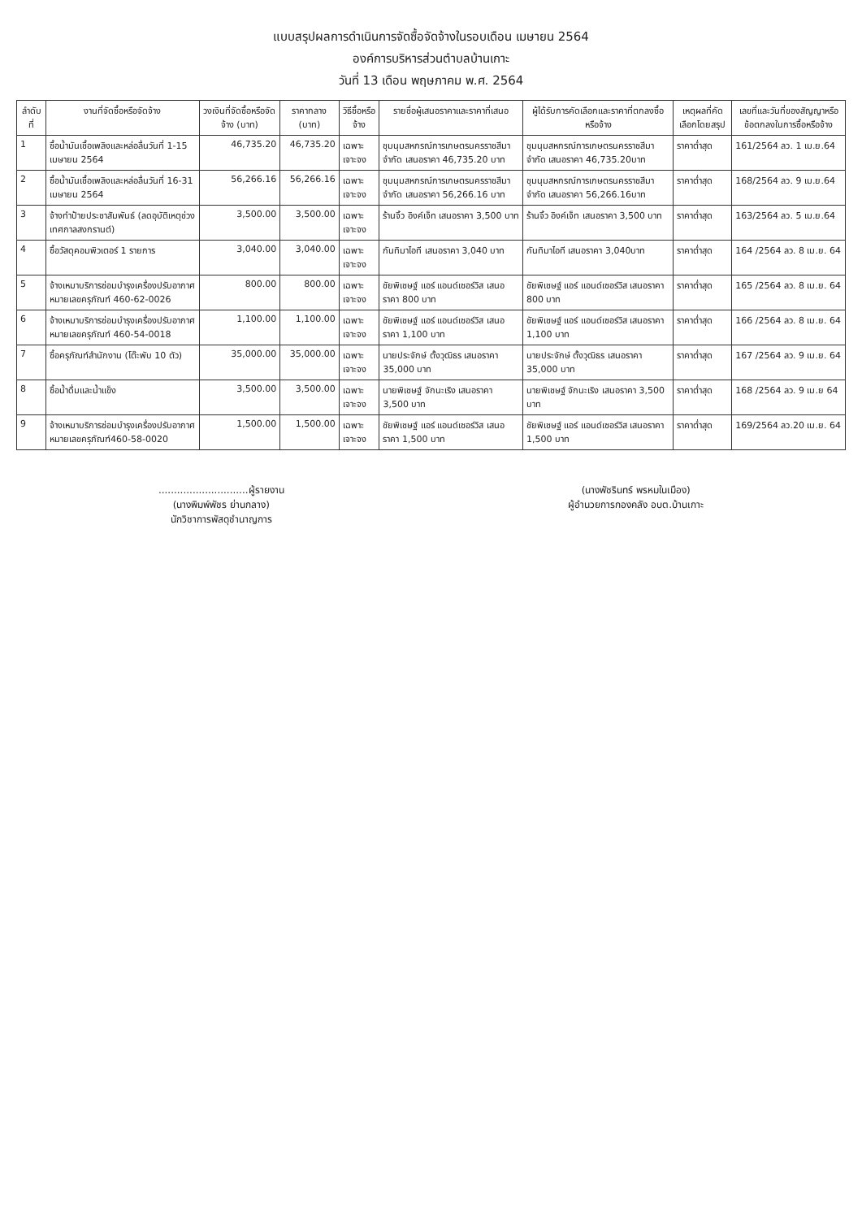แบบสรุปผลการดำเนินการจัดซื้อจัดจ้างในรอบเดือน เมษายน 2564
องค์การบริหารส่วนตำบลบ้านเกาะ
วันที่ 13 เดือน พฤษภาคม พ.ศ. 2564
| ลำดับที่ | งานที่จัดซื้อหรือจัดจ้าง | วงเงินที่จัดซื้อหรือจัดจ้าง (บาท) | ราคากลาง (บาท) | วิธีซื้อหรือจ้าง | รายชื่อผู้เสนอราคาและราคาที่เสนอ | ผู้ได้รับการคัดเลือกและราคาที่ตกลงซื้อหรือจ้าง | เหตุผลที่คัดเลือกโดยสรุป | เลขที่และวันที่ของสัญญาหรือข้อตกลงในการซื้อหรือจ้าง |
| --- | --- | --- | --- | --- | --- | --- | --- | --- |
| 1 | ซื้อน้ำมันเชื้อเพลิงและหล่อลื่นวันที่ 1-15 เมษายน 2564 | 46,735.20 | 46,735.20 | เฉพาะเจาะจง | ชุมนุมสหกรณ์การเกษตรนครราชสีมา จำกัด เสนอราคา 46,735.20 บาท | ชุมนุมสหกรณ์การเกษตรนครราชสีมา จำกัด เสนอราคา 46,735.20บาท | ราคาต่ำสุด | 161/2564 ลว. 1 เม.ย.64 |
| 2 | ซื้อน้ำมันเชื้อเพลิงและหล่อลื่นวันที่ 16-31 เมษายน 2564 | 56,266.16 | 56,266.16 | เฉพาะเจาะจง | ชุมนุมสหกรณ์การเกษตรนครราชสีมา จำกัด เสนอราคา 56,266.16 บาท | ชุมนุมสหกรณ์การเกษตรนครราชสีมา จำกัด เสนอราคา 56,266.16บาท | ราคาต่ำสุด | 168/2564 ลว. 9 เม.ย.64 |
| 3 | จ้างทำป้ายประชาสัมพันธ์ (ลดอุบัติเหตุช่วงเทศกาลสงกรานต์) | 3,500.00 | 3,500.00 | เฉพาะเจาะจง | ร้านจิ้ว อิงค์เจ็ท เสนอราคา 3,500 บาท | ร้านจิ้ว อิงค์เจ็ท เสนอราคา 3,500 บาท | ราคาต่ำสุด | 163/2564 ลว. 5 เม.ย.64 |
| 4 | ซื้อวัสดุคอมพิวเตอร์ 1 รายการ | 3,040.00 | 3,040.00 | เฉพาะเจาะจง | กันทิมาไอที เสนอราคา 3,040 บาท | กันทิมาไอที เสนอราคา 3,040บาท | ราคาต่ำสุด | 164 /2564 ลว. 8 เม.ย. 64 |
| 5 | จ้างเหมาบริการซ่อมบำรุงเครื่องปรับอากาศ หมายเลขครุภัณฑ์ 460-62-0026 | 800.00 | 800.00 | เฉพาะเจาะจง | ชัยพิเชษฐ์ แอร์ แอนด์เซอร์วิส เสนอราคา 800 บาท | ชัยพิเชษฐ์ แอร์ แอนด์เซอร์วิส เสนอราคา 800 บาท | ราคาต่ำสุด | 165 /2564 ลว. 8 เม.ย. 64 |
| 6 | จ้างเหมาบริการซ่อมบำรุงเครื่องปรับอากาศ หมายเลขครุภัณฑ์ 460-54-0018 | 1,100.00 | 1,100.00 | เฉพาะเจาะจง | ชัยพิเชษฐ์ แอร์ แอนด์เซอร์วิส เสนอราคา 1,100 บาท | ชัยพิเชษฐ์ แอร์ แอนด์เซอร์วิส เสนอราคา 1,100 บาท | ราคาต่ำสุด | 166 /2564 ลว. 8 เม.ย. 64 |
| 7 | ซื้อครุภัณฑ์สำนักงาน (โต๊ะพับ 10 ตัว) | 35,000.00 | 35,000.00 | เฉพาะเจาะจง | นายประจักษ์ ตั้งวุฒิธร เสนอราคา 35,000 บาท | นายประจักษ์ ตั้งวุฒิธร เสนอราคา 35,000 บาท | ราคาต่ำสุด | 167 /2564 ลว. 9 เม.ย. 64 |
| 8 | ซื้อน้ำดื่มและน้ำแข็ง | 3,500.00 | 3,500.00 | เฉพาะเจาะจง | นายพิเชษฐ์ จักนะเริง เสนอราคา 3,500 บาท | นายพิเชษฐ์ จักนะเริง เสนอราคา 3,500 บาท | ราคาต่ำสุด | 168 /2564 ลว. 9 เม.ย 64 |
| 9 | จ้างเหมาบริการซ่อมบำรุงเครื่องปรับอากาศ หมายเลขครุภัณฑ์460-58-0020 | 1,500.00 | 1,500.00 | เฉพาะเจาะจง | ชัยพิเชษฐ์ แอร์ แอนด์เซอร์วิส เสนอราคา 1,500 บาท | ชัยพิเชษฐ์ แอร์ แอนด์เซอร์วิส เสนอราคา 1,500 บาท | ราคาต่ำสุด | 169/2564 ลว.20 เม.ย. 64 |
.............................ผู้รายงาน
(นางพิมพ์พัชร ย่านกลาง)
นักวิชาการพัสดุชำนาญการ
(นางพัชรินทร์ พรหมในเมือง)
ผู้อำนวยการกองคลัง อบต.บ้านเกาะ